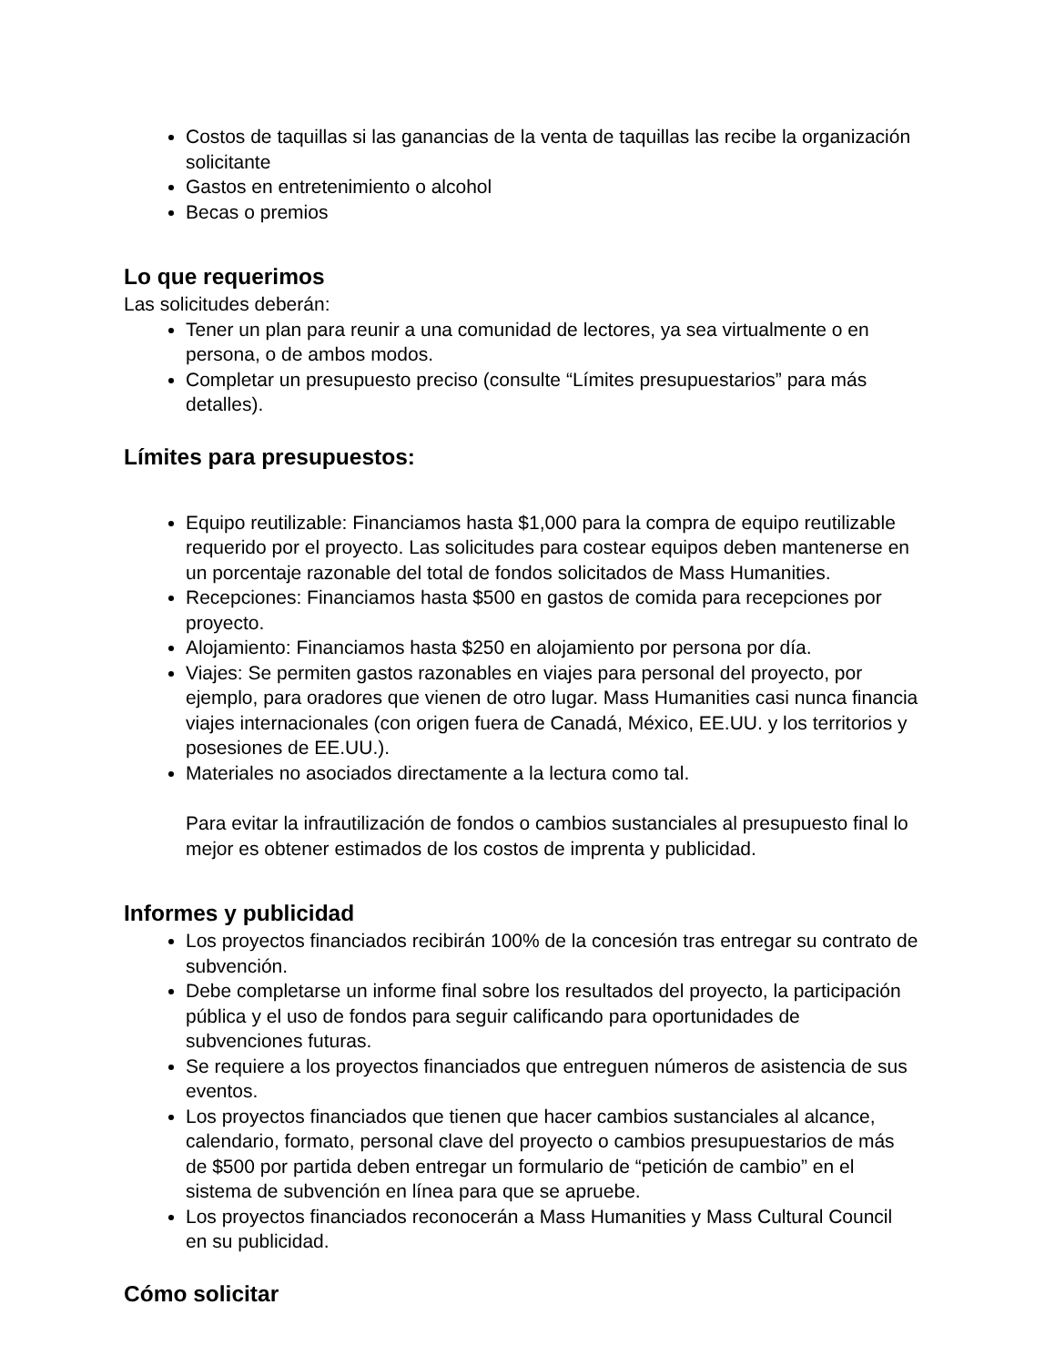Costos de taquillas si las ganancias de la venta de taquillas las recibe la organización solicitante
Gastos en entretenimiento o alcohol
Becas o premios
Lo que requerimos
Las solicitudes deberán:
Tener un plan para reunir a una comunidad de lectores, ya sea virtualmente o en persona, o de ambos modos.
Completar un presupuesto preciso (consulte “Límites presupuestarios” para más detalles).
Límites para presupuestos:
Equipo reutilizable: Financiamos hasta $1,000 para la compra de equipo reutilizable requerido por el proyecto. Las solicitudes para costear equipos deben mantenerse en un porcentaje razonable del total de fondos solicitados de Mass Humanities.
Recepciones: Financiamos hasta $500 en gastos de comida para recepciones por proyecto.
Alojamiento: Financiamos hasta $250 en alojamiento por persona por día.
Viajes: Se permiten gastos razonables en viajes para personal del proyecto, por ejemplo, para oradores que vienen de otro lugar. Mass Humanities casi nunca financia viajes internacionales (con origen fuera de Canadá, México, EE.UU. y los territorios y posesiones de EE.UU.).
Materiales no asociados directamente a la lectura como tal.
Para evitar la infrautilización de fondos o cambios sustanciales al presupuesto final lo mejor es obtener estimados de los costos de imprenta y publicidad.
Informes y publicidad
Los proyectos financiados recibirán 100% de la concesión tras entregar su contrato de subvención.
Debe completarse un informe final sobre los resultados del proyecto, la participación pública y el uso de fondos para seguir calificando para oportunidades de subvenciones futuras.
Se requiere a los proyectos financiados que entreguen números de asistencia de sus eventos.
Los proyectos financiados que tienen que hacer cambios sustanciales al alcance, calendario, formato, personal clave del proyecto o cambios presupuestarios de más de $500 por partida deben entregar un formulario de “petición de cambio” en el sistema de subvención en línea para que se apruebe.
Los proyectos financiados reconocerán a Mass Humanities y Mass Cultural Council en su publicidad.
Cómo solicitar